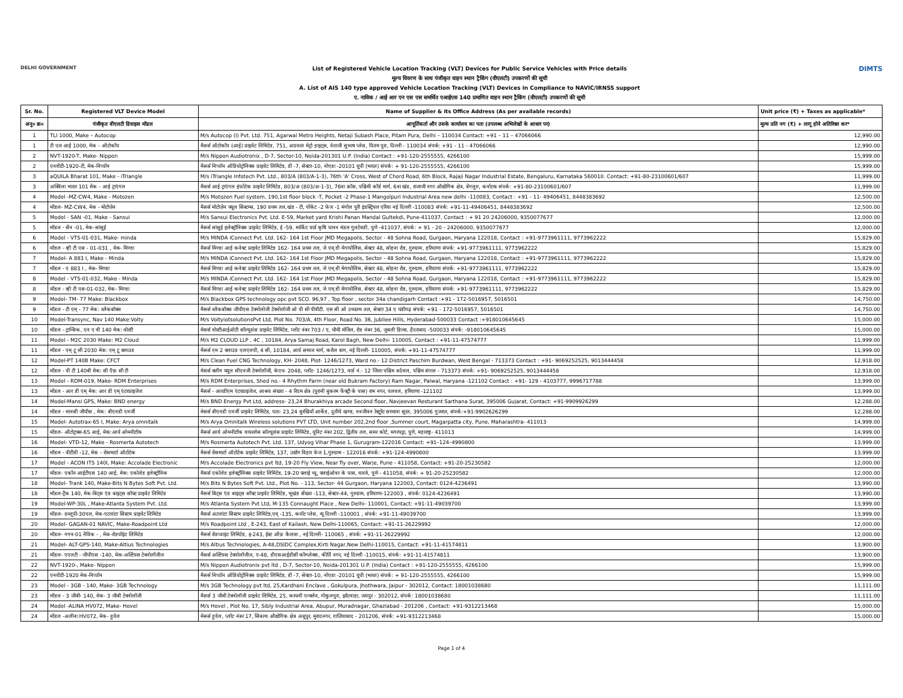DELHI GOVERNMENT
List of Registered Vehicle Location Tracking (VLT) Devices for Public Service Vehicles with Price details
मूल्य विवरण के साथ पंजीकृत वाहन स्थान ट्रैकिंग (वीएलटी) उपकरणों की सूची
A. List of AIS 140 type approved Vehicle Location Tracking (VLT) Devices in Compliance to NAVIC/IRNSS support
ए. नाविक / आई आर एन एस एस समर्थित एआईएस 140 प्रमाणित वाहन स्थान ट्रैकिंग (वीएलटी) उपकरणों की सूची
DIMTS
| Sr. No. | Registered VLT Device Model | Name of Supplier & its Office Address (As per available records) | Unit price (₹) + Taxes as applicable* |
| --- | --- | --- | --- |
| अनु० क्र० | पंजीकृत वीएलटी डिवाइस मॉडल | आपूर्तिकर्ता और उसके कार्यालय का पता (उपलब्ध अभिलेखों के आधार पर) | मूल्य प्रति नग (₹) + लागू होने अतिरिक्त कर* |
| 1 | TLI 1000, Make – Autocop | M/s Autocop (I) Pvt. Ltd. 751, Agarwal Metro Heights, Netaji Subash Place, Pitam Pura, Delhi – 110034 Contact: +91 – 11 – 47066066 | 12,990.00 |
| 1 | टी एल आई 1000, मेक - ऑटोकॉप | मैसर्स ऑटोकॉप (आई) प्राइवेट लिमिटेड, 751, अग्रवाल मेट्रो हाइट्स, नेताजी सुभाष प्लेस, पितम पुरा, दिल्ली - 110034 संपर्क: +91 - 11 - 47066066 | 12,990.00 |
| 2 | NVT-1920-T, Make- Nippon | M/s Nippon Audiotronix , D-7, Sector-10, Noida-201301 U.P. (India) Contact : +91-120-2555555, 4266100 | 15,999.00 |
| 2 | एनवीटी-1920-टी, मेक-निप्पॉन | मैसर्स निप्पॉन ऑडियोट्रोनिक्स प्राइवेट लिमिटेड, डी -7, सेक्टर-10, नोएडा -20101 यूपी (भारत) संपर्क: + 91-120-2555555, 4266100 | 15,999.00 |
| 3 | aQUILA Bharat 101, Make - iTriangle | M/s iTriangle Infotech Pvt. Ltd., 803/A (803/A-1-3), 76th 'A' Cross, West of Chord Road, 6th Block, Rajaji Nagar Industrial Estate, Bengaluru, Karnataka 560010. Contact: +91-80-23100601/607 | 11,999.00 |
| 3 | अक्विला भारत 101 मेक - आई ट्राएंगल | मैसर्स आई ट्राएंगल इंफोटेक प्राइवेट लिमिटेड, 803/अ (803/अ-1-3), 76वा क्रॉस, पश्चिमी कॉर्ड मार्ग, 6वा खंड, राजाजी नगर औद्योगिक क्षेत्र, बेंगलुरु, कर्नाटक संपर्क: +91-80-23100601/607 | 11,999.00 |
| 4 | Model -MZ-CW4, Make - Motozen | M/s Motozen Fuel system, 190,1st floor block -T, Pocket -2 Phase-1 Mangolpuri Industrial Area new delhi -110083, Contact : +91 - 11- 49406451, 8448383692 | 12,500.00 |
| 4 | मॉडल- MZ-CW4, मेक - मोटोज़ेन | मैसर्स मोटोज़ेन फ्यूल सिस्टम्स, 190 प्रथम तल,खंड - टी, पॉकेट -2 फेज -1 मंगोल पुरी इंडस्ट्रियल एरिया नई दिल्ली -110083 संपर्क: +91-11-49406451, 8448383692 | 12,500.00 |
| 5 | Model - SAN -01, Make - Sansui | M/s Sansui Electronics Pvt. Ltd. E-59, Market yard Krishi Panan Mandal Gultekdi, Pune-411037, Contact : + 91 20 24206000, 9350077677 | 12,000.00 |
| 5 | मॉडल - सैन -01, मेक-सांसुई | मैसर्स सांसुई इलेक्ट्रॉनिक्स प्राइवेट लिमिटेड, ई -59, मार्किट यार्ड कृषि पानन मंडल गुलटेक्डी, पुणे -411037, संपर्क: + 91 - 20 - 24206000, 9350077677 | 12,000.00 |
| 6 | Model - VTS-01-031, Make- minda | M/s MINDA iConnect Pvt. Ltd. 162- 164 1st Floor JMD Megapolis, Sector - 48 Sohna Road, Gurgaon, Haryana 122018, Contact : +91-9773961111, 9773962222 | 15,829.00 |
| 6 | मॉडल - व्ही टी एस - 01-031 , मेक- मिण्डा | मैसर्स मिण्डा आई कनेक्ट प्राइवेट लिमिटेड 162- 164 प्रथम तल, जे एम् डी मेगापोलिस, सेक्टर 48, सोहना रोड, गुरुग्राम, हरियाणा संपर्क: +91-9773961111, 9773962222 | 15,829.00 |
| 7 | Model- A 883 I, Make - Minda | M/s MINDA iConnect Pvt. Ltd. 162- 164 1st Floor JMD Megapolis, Sector - 48 Sohna Road, Gurgaon, Haryana 122018, Contact : +91-9773961111, 9773962222 | 15,829.00 |
| 7 | मॉडल - ए 883 I , मेक- मिण्डा | मैसर्स मिण्डा आई कनेक्ट प्राइवेट लिमिटेड 162- 164 प्रथम तल, जे एम् डी मेगापोलिस, सेक्टर 48, सोहना रोड, गुरुग्राम, हरियाणा संपर्क: +91-9773961111, 9773962222 | 15,829.00 |
| 8 | Model - VTS-01-032, Make - Minda | M/s MINDA iConnect Pvt. Ltd. 162- 164 1st Floor JMD Megapolis, Sector - 48 Sohna Road, Gurgaon, Haryana 122018, Contact : +91-9773961111, 9773962222 | 15,829.00 |
| 8 | मॉडल - व्ही टी एस-01-032, मेक- मिण्डा | मैसर्स मिण्डा आई कनेक्ट प्राइवेट लिमिटेड 162- 164 प्रथम तल, जे एम् डी मेगापोलिस, सेक्टर 48, सोहना रोड, गुरुग्राम, हरियाणा संपर्क: +91-9773961111, 9773962222 | 15,829.00 |
| 9 | Model- TM- 77 Make: Blackbox | M/s Blackbox GPS technology opc pvt SCO. 96,97 , Top floor , sector 34a chandigarh Contact :+91 - 172-5016957, 5016501 | 14,750.00 |
| 9 | मॉडल - टी एम् - 77 मेक: ब्लैकबॉक्स | मैसर्स ब्लैकबॉक्स जीपीएस टेक्नोलोजी टेक्नोलोजी ओ पी सी पीवीटी. एस सी ओ उच्चतम तल, सेक्टर 34 ए चंडीगढ़ संपर्क: +91 - 172-5016957, 5016501 | 14,750.00 |
| 10 | Model-Transync, Nav 140 Make:Volty | M/s VoltyiotsolutionsPvt Ltd, Plot No. 703/A, 4th Floor, Road No. 36, Jubliee Hills, Hyderabad-500033 Contact :+918010645645 | 15,000.00 |
| 10 | मॉडल - ट्रान्सिक, एन ए वी 140 मेक: वोल्टी | मेसर्स वोल्टीआईओटी सॉल्यूशंस प्राइवेट लिमिटेड, प्लॉट नंबर 703 / ए, चौथी मंजिल, रोड नंबर 36, जुबली हिल्स, हैदराबाद -500033 संपर्क: -918010645645 | 15,000.00 |
| 11 | Model - M2C 2030 Make: M2 Cloud | M/s M2 CLOUD LLP , 4C , 10184, Arya Samaj Road, Karol Bagh, New Delhi- 110005, Contact : +91-11-47574777 | 11,999.00 |
| 11 | मॉडल - एम् टू सी 2030 मेक: एम् टू क्लाउड | मैसर्स एम 2 क्लाउड एलएलपी, 4 सी, 10184, आर्य समाज मार्ग, करोल बाग, नई दिल्ली- 110005, संपर्क: +91-11-47574777 | 11,999.00 |
| 12 | Model-PT 140B Make: CFCT | M/s Clean Fuel CNG Technology, KH- 2048, Plot- 1246/1273, Ward no.- 12 District Paschim Burdwan, West Bengal - 713373 Contact : +91- 9069252525, 9013444458 | 12,918.00 |
| 12 | मॉडल - पी टी 140बी मेक: सी ऍफ़ सी टी | मेसर्स क्लीन फ्यूल सीएनजी टेक्नोलॉजी, केएच- 2048, प्लॉट- 1246/1273, वार्ड नं.- 12 जिला पश्चिम बर्दवान, पश्चिम बंगाल - 713373 संपर्क: +91- 9069252525, 9013444458 | 12,918.00 |
| 13 | Model - RDM-019, Make- RDM Enterprises | M/s RDM Enterprises, Shed no.- 4 Rhythm Farm (near old Bukram Factory) Ram Nagar, Palwal, Haryana -121102 Contact : +91- 129 - 4103777, 9996717788 | 13,999.00 |
| 13 | मॉडल - आर डी एम् मेक: आर डी एम् एंटरप्राइजेज | मैसर्स - आरडीएम एंटरप्राइजेज, आश्रय संख्या - 4 रिदम क्षेत्र (पुरानी बुकरम फैक्ट्री के पास) राम नगर, पलवल, हरियाणा -121102 | 13,999.00 |
| 14 | Model-Mansi GPS, Make: BND energy | M/s BND Energy Pvt Ltd, address- 23,24 Bhurakhiya arcade Second floor, Navjeevan Resturant Sarthana Surat, 395006 Gujarat, Contact: +91-9909926299 | 12,288.00 |
| 14 | मॉडल - मानसी जीपीस , मेक: बीएनडी एनर्जी | मेसर्स बीएनडी एनर्जी प्राइवेट लिमिटेड, पता- 23,24 बुरखियाँ आर्केड, दुतीये खण्ड, नवजीवन रेस्टूरेंट सरथाना सूरत, 395006 गुजरात, संपर्क:+91-9902626299 | 12,288.00 |
| 15 | Model- Autotrax-65 I, Make: Arya omnitalk | M/s Arya Omnitalk Wireless solutions PVT LTD, Unit number 202,2nd floor ,Summer court, Magarpatta city, Pune, Maharashtra- 411013 | 14,999.00 |
| 15 | मॉडल- औटोट्रक्स-65 आई, मेक:आर्य ओमनीटॉक | मैसर्स आर्य ओमनीटॉक वायरलेस सॉल्यूशंस प्राइवेट लिमिटेड, यूनिट नंबर 202, द्वितीय तल, समर कोर्ट, मगरपट्टा, पुणे, महाराष्ट्र- 411013 | 14,999.00 |
| 16 | Model- VTD-12, Make - Rosmerta Autotech | M/s Rosmerta Autotech Pvt. Ltd. 137, Udyog Vihar Phase 1, Gurugram-122016 Contact: +91–124–4990800 | 13,999.00 |
| 16 | मॉडल - वीटीडी -12, मेक - रोसमार्टा ऑटोटेक | मैसर्स रोसमार्टा ऑटोटेक प्राइवेट लिमिटेड, 137, उद्योग विहार फेज 1,गुरुग्राम - 122016 संपर्क: +91-124-4990800 | 13,999.00 |
| 17 | Model - ACON ITS 140I, Make: Accolade Electronic | M/s Accolade Electronics pvt ltd, 19-20 Fly View, Near fly over, Warje, Pune - 411058, Contact: +91-20-25230582 | 12,000.00 |
| 17 | मॉडल- एकॉन आईटीएस 140 आई, मेक: एकोलेड इलेक्ट्रॉनिक | मैसर्स एकोलेड इलेक्ट्रॉनिक्स प्राइवेट लिमिटेड, 19-20 फ्लाई व्यू, फ्लाईओवर के पास, वारजे, पुणे - 411058, संपर्क: + 91-20-25230582 | 12,000.00 |
| 18 | Model- Trank 140, Make-Bits N Bytes Soft Pvt. Ltd. | M/s Bits N Bytes Soft Pvt. Ltd., Plot No. - 113, Sector- 44 Gurgaon, Haryana 122003, Contact: 0124-4236491 | 13,990.00 |
| 18 | मॉडल-ट्रैंक 140, मेक-बिट्स एंड बाइट्स सॉफ्ट प्राइवेट लिमिटेड | मैसर्स बिट्स एंड बाइट्स सॉफ्ट प्राइवेट लिमिटेड, भूखंड सँख्या -113, सेक्टर-44, गुरुग्राम, हरियाणा-122003 , संपर्क: 0124-4236491 | 13,990.00 |
| 19 | Model-WP-30L , Make-Atlanta System Pvt. Ltd. | M/s Atlanta System Pvt Ltd, M-135 Connaught Place , New Delhi- 110001, Contact: +91-11-49039700 | 13,999.00 |
| 19 | मॉडल- डब्लूपी-30एल, मेक-एटलांटा सिस्टम प्राइवेट लिमिटेड | मैसर्स अटलांटा सिस्टम प्राइवेट लिमिटेड,एम् -135, कनॉट प्लेस, न्यू दिल्ली -110001 , संपर्क: +91-11-49039700 | 13,999.00 |
| 20 | Model- GAGAN-01 NAVIC, Make-Roadpoint Ltd | M/s Roadpoint Ltd , E-243, East of Kailash, New Delhi-110065, Contact: +91-11-26229992 | 12,000.00 |
| 20 | मॉडल- गगन-01 नैविक - , मेक-रोडपॉइंट लिमिटेड | मैसर्स रोडप्वाइंट लिमिटेड, इ-243, ईस्ट ऑफ़ कैलाश , नई दिल्ली- 110065 , संपर्क: +91-11-26229992 | 12,000.00 |
| 21 | Model- ALT-GPS-140, Make-Altius Technologies | M/s Altius Technologies, A-48,DSIDC Complex,Kirti Nagar,New Delhi-110015, Contact: +91-11-41574811 | 13,900.00 |
| 21 | मॉडल- एएलटी - जीपीएस -140, मेक-अल्टियस टेक्नोलॉजीज | मैसर्स अल्टियस टेक्नोलॉजीज, ए-48, डीएसआईडीसी कॉम्प्लेक्स, कीर्ति नगर, नई दिल्ली -110015, संपर्क: +91-11-41574811 | 13,900.00 |
| 22 | NVT-1920-, Make- Nippon | M/s Nippon Audiotronix pvt ltd , D-7, Sector-10, Noida-201301 U.P. (India) Contact : +91-120-2555555, 4266100 | 15,999.00 |
| 22 | एनवीटी-1920 मेक-निप्पॉन | मैसर्स निप्पॉन ऑडियोट्रोनिक्स प्राइवेट लिमिटेड, डी -7, सेक्टर-10, नोएडा -20101 यूपी (भारत) संपर्क: + 91-120-2555555, 4266100 | 15,999.00 |
| 23 | Model - 3GB - 140, Make- 3GB Technology | M/s 3GB Technology pvt ltd, 25,Kardhani Enclave , Gokulpura, Jhothwara, Jaipur - 302012, Contact: 18001038680 | 11,111.00 |
| 23 | मॉडल - 3 जीबी- 140, मेक- 3 जीबी टेक्नोलॉजी | मैसर्स 3 जीबी टेक्नोलॉजी प्राइवेट लिमिटेड, 25, करधनी एन्क्लेव, गोकुलपुरा, झोटवाड़ा, जयपुर - 302012, संपर्क: 18001038680 | 11,111.00 |
| 24 | Model -ALINA HV072, Make- Hovel | M/s Hovel , Plot No. 17, Sibly Industrial Area, Abupur, Muradnagar, Ghaziabad - 201206 , Contact: +91-9312213468 | 15,000.00 |
| 24 | मॉडल -अलीना HV072, मेक- हुवेल | मेसर्स हुवेल, प्लॉट नंबर 17, सिबल्य औद्योगिक क्षेत्र अबूपुर, मुरादनगर, ग़ाज़ियाबाद - 201206, संपर्क: +91-9312213468 | 15,000.00 |
Page 1 of 4